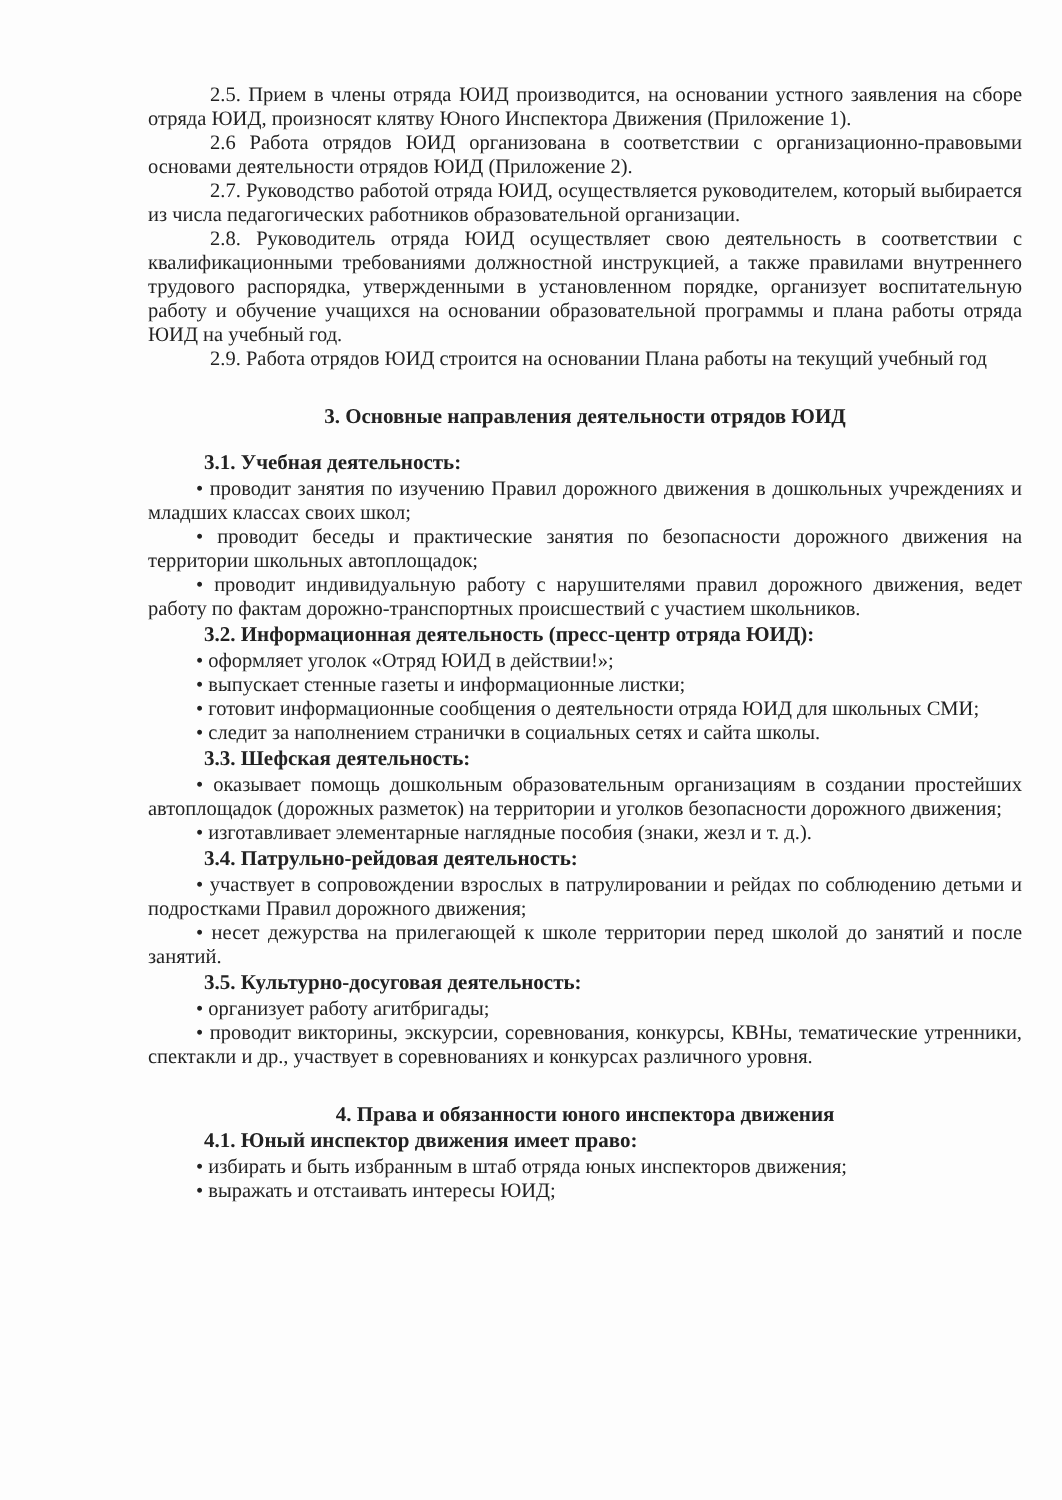2.5. Прием в члены отряда ЮИД производится, на основании устного заявления на сборе отряда ЮИД, произносят клятву Юного Инспектора Движения (Приложение 1).
2.6 Работа отрядов ЮИД организована в соответствии с организационно-правовыми основами деятельности отрядов ЮИД (Приложение 2).
2.7. Руководство работой отряда ЮИД, осуществляется руководителем, который выбирается из числа педагогических работников образовательной организации.
2.8. Руководитель отряда ЮИД осуществляет свою деятельность в соответствии с квалификационными требованиями должностной инструкцией, а также правилами внутреннего трудового распорядка, утвержденными в установленном порядке, организует воспитательную работу и обучение учащихся на основании образовательной программы и плана работы отряда ЮИД на учебный год.
2.9. Работа отрядов ЮИД строится на основании Плана работы на текущий учебный год
3. Основные направления деятельности отрядов ЮИД
3.1. Учебная деятельность:
• проводит занятия по изучению Правил дорожного движения в дошкольных учреждениях и младших классах своих школ;
• проводит беседы и практические занятия по безопасности дорожного движения на территории школьных автоплощадок;
• проводит индивидуальную работу с нарушителями правил дорожного движения, ведет работу по фактам дорожно-транспортных происшествий с участием школьников.
3.2. Информационная деятельность (пресс-центр отряда ЮИД):
• оформляет уголок «Отряд ЮИД в действии!»;
• выпускает стенные газеты и информационные листки;
• готовит информационные сообщения о деятельности отряда ЮИД для школьных СМИ;
• следит за наполнением странички в социальных сетях и сайта школы.
3.3. Шефская деятельность:
• оказывает помощь дошкольным образовательным организациям в создании простейших автоплощадок (дорожных разметок) на территории и уголков безопасности дорожного движения;
• изготавливает элементарные наглядные пособия (знаки, жезл и т. д.).
3.4. Патрульно-рейдовая деятельность:
• участвует в сопровождении взрослых в патрулировании и рейдах по соблюдению детьми и подростками Правил дорожного движения;
• несет дежурства на прилегающей к школе территории перед школой до занятий и после занятий.
3.5. Культурно-досуговая деятельность:
• организует работу агитбригады;
• проводит викторины, экскурсии, соревнования, конкурсы, КВНы, тематические утренники, спектакли и др., участвует в соревнованиях и конкурсах различного уровня.
4. Права и обязанности юного инспектора движения
4.1. Юный инспектор движения имеет право:
• избирать и быть избранным в штаб отряда юных инспекторов движения;
• выражать и отстаивать интересы ЮИД;